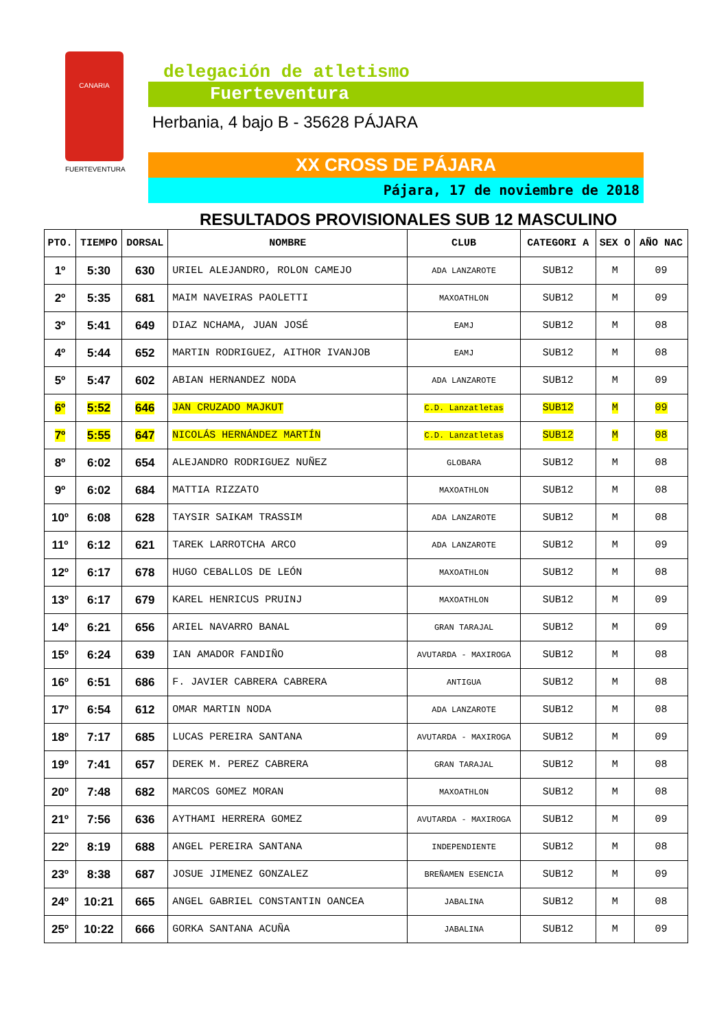CANARIA
FUERTEVENTURA
delegación de atletismo
Fuerteventura
Herbania, 4 bajo B - 35628 PÁJARA
XX CROSS DE PÁJARA
Pájara, 17 de noviembre de 2018
RESULTADOS PROVISIONALES SUB 12 MASCULINO
| PTO. | TIEMPO | DORSAL | NOMBRE | CLUB | CATEGORI A | SEX O | AÑO NAC |
| --- | --- | --- | --- | --- | --- | --- | --- |
| 1º | 5:30 | 630 | URIEL ALEJANDRO, ROLON CAMEJO | ADA LANZAROTE | SUB12 | M | 09 |
| 2º | 5:35 | 681 | MAIM NAVEIRAS PAOLETTI | MAXOATHLON | SUB12 | M | 09 |
| 3º | 5:41 | 649 | DIAZ NCHAMA, JUAN JOSÉ | EAMJ | SUB12 | M | 08 |
| 4º | 5:44 | 652 | MARTIN RODRIGUEZ, AITHOR IVANJOB | EAMJ | SUB12 | M | 08 |
| 5º | 5:47 | 602 | ABIAN HERNANDEZ NODA | ADA LANZAROTE | SUB12 | M | 09 |
| 6º | 5:52 | 646 | JAN CRUZADO MAJKUT | C.D. Lanzatletas | SUB12 | M | 09 |
| 7º | 5:55 | 647 | NICOLÁS HERNÁNDEZ MARTÍN | C.D. Lanzatletas | SUB12 | M | 08 |
| 8º | 6:02 | 654 | ALEJANDRO RODRIGUEZ NUÑEZ | GLOBARA | SUB12 | M | 08 |
| 9º | 6:02 | 684 | MATTIA RIZZATO | MAXOATHLON | SUB12 | M | 08 |
| 10º | 6:08 | 628 | TAYSIR SAIKAM TRASSIM | ADA LANZAROTE | SUB12 | M | 08 |
| 11º | 6:12 | 621 | TAREK LARROTCHA ARCO | ADA LANZAROTE | SUB12 | M | 09 |
| 12º | 6:17 | 678 | HUGO CEBALLOS DE LEÓN | MAXOATHLON | SUB12 | M | 08 |
| 13º | 6:17 | 679 | KAREL HENRICUS PRUINJ | MAXOATHLON | SUB12 | M | 09 |
| 14º | 6:21 | 656 | ARIEL NAVARRO BANAL | GRAN TARAJAL | SUB12 | M | 09 |
| 15º | 6:24 | 639 | IAN AMADOR FANDIÑO | AVUTARDA - MAXIROGA | SUB12 | M | 08 |
| 16º | 6:51 | 686 | F. JAVIER CABRERA CABRERA | ANTIGUA | SUB12 | M | 08 |
| 17º | 6:54 | 612 | OMAR MARTIN NODA | ADA LANZAROTE | SUB12 | M | 08 |
| 18º | 7:17 | 685 | LUCAS PEREIRA SANTANA | AVUTARDA - MAXIROGA | SUB12 | M | 09 |
| 19º | 7:41 | 657 | DEREK M. PEREZ CABRERA | GRAN TARAJAL | SUB12 | M | 08 |
| 20º | 7:48 | 682 | MARCOS GOMEZ MORAN | MAXOATHLON | SUB12 | M | 08 |
| 21º | 7:56 | 636 | AYTHAMI HERRERA GOMEZ | AVUTARDA - MAXIROGA | SUB12 | M | 09 |
| 22º | 8:19 | 688 | ANGEL PEREIRA SANTANA | INDEPENDIENTE | SUB12 | M | 08 |
| 23º | 8:38 | 687 | JOSUE JIMENEZ GONZALEZ | BREÑAMEN ESENCIA | SUB12 | M | 09 |
| 24º | 10:21 | 665 | ANGEL GABRIEL CONSTANTIN OANCEA | JABALINA | SUB12 | M | 08 |
| 25º | 10:22 | 666 | GORKA SANTANA ACUÑA | JABALINA | SUB12 | M | 09 |